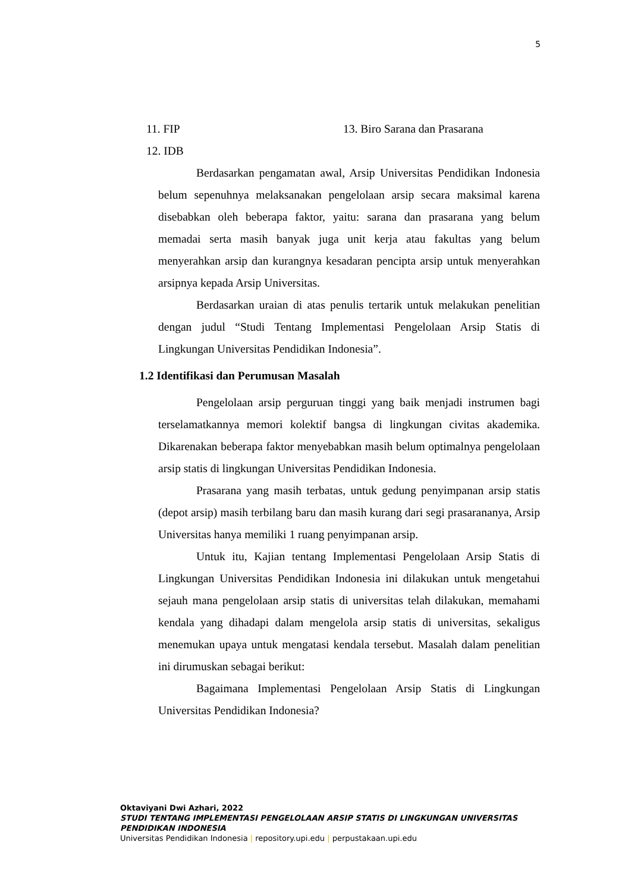5
11. FIP 13. Biro Sarana dan Prasarana
12. IDB
Berdasarkan pengamatan awal, Arsip Universitas Pendidikan Indonesia belum sepenuhnya melaksanakan pengelolaan arsip secara maksimal karena disebabkan oleh beberapa faktor, yaitu: sarana dan prasarana yang belum memadai serta masih banyak juga unit kerja atau fakultas yang belum menyerahkan arsip dan kurangnya kesadaran pencipta arsip untuk menyerahkan arsipnya kepada Arsip Universitas.
Berdasarkan uraian di atas penulis tertarik untuk melakukan penelitian dengan judul “Studi Tentang Implementasi Pengelolaan Arsip Statis di Lingkungan Universitas Pendidikan Indonesia”.
1.2 Identifikasi dan Perumusan Masalah
Pengelolaan arsip perguruan tinggi yang baik menjadi instrumen bagi terselamatkannya memori kolektif bangsa di lingkungan civitas akademika. Dikarenakan beberapa faktor menyebabkan masih belum optimalnya pengelolaan arsip statis di lingkungan Universitas Pendidikan Indonesia.
Prasarana yang masih terbatas, untuk gedung penyimpanan arsip statis (depot arsip) masih terbilang baru dan masih kurang dari segi prasarananya, Arsip Universitas hanya memiliki 1 ruang penyimpanan arsip.
Untuk itu, Kajian tentang Implementasi Pengelolaan Arsip Statis di Lingkungan Universitas Pendidikan Indonesia ini dilakukan untuk mengetahui sejauh mana pengelolaan arsip statis di universitas telah dilakukan, memahami kendala yang dihadapi dalam mengelola arsip statis di universitas, sekaligus menemukan upaya untuk mengatasi kendala tersebut. Masalah dalam penelitian ini dirumuskan sebagai berikut:
Bagaimana Implementasi Pengelolaan Arsip Statis di Lingkungan Universitas Pendidikan Indonesia?
Oktaviyani Dwi Azhari, 2022
STUDI TENTANG IMPLEMENTASI PENGELOLAAN ARSIP STATIS DI LINGKUNGAN UNIVERSITAS
PENDIDIKAN INDONESIA
Universitas Pendidikan Indonesia | repository.upi.edu | perpustakaan.upi.edu